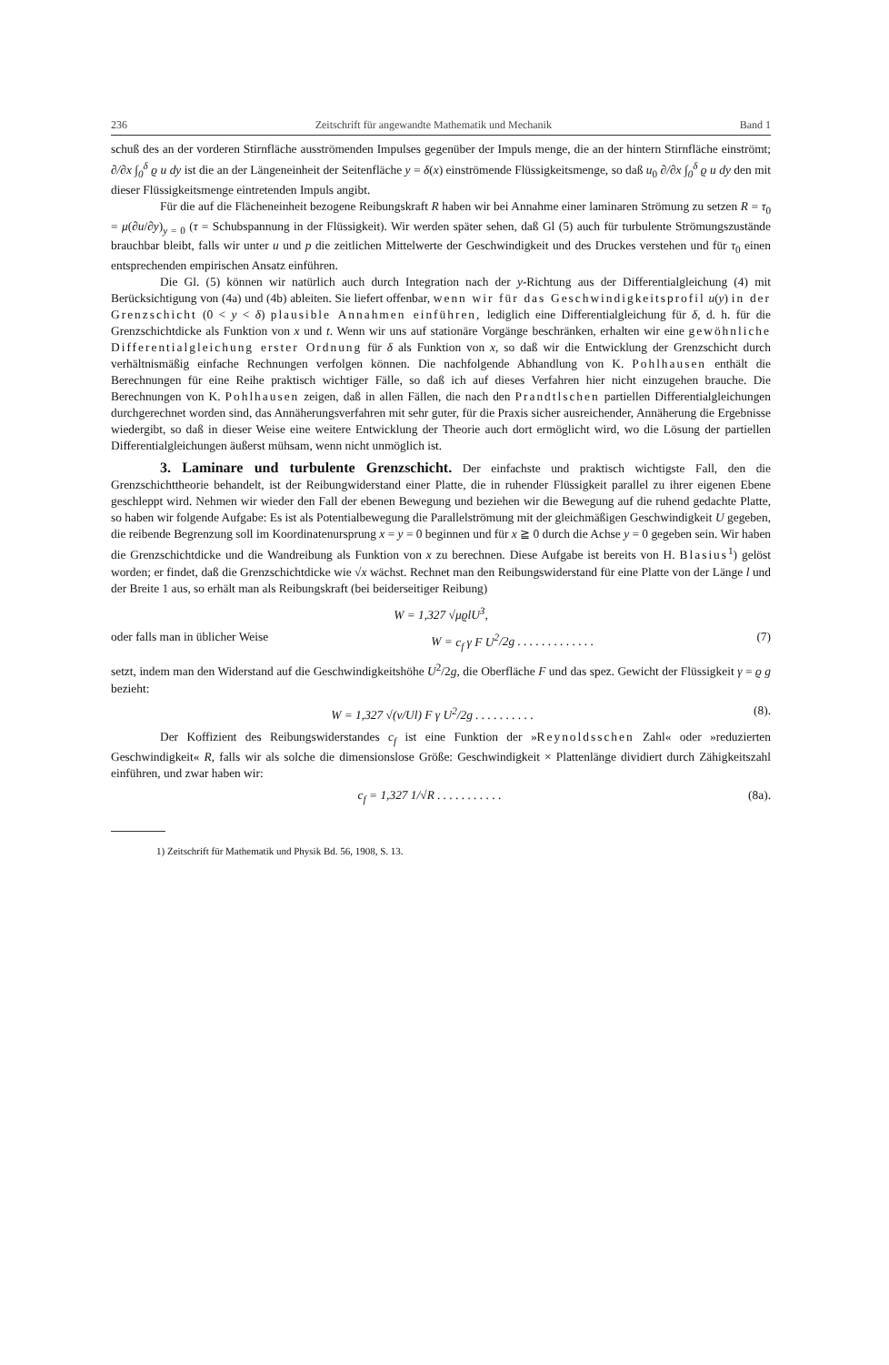236 Zeitschrift für angewandte Mathematik und Mechanik Band 1
schuß des an der vorderen Stirnfläche ausströmenden Impulses gegenüber der Impuls menge, die an der hintern Stirnfläche einströmt; ∂/∂x ∫<sub>0</sub><sup>δ</sup> ϱ u dy ist die an der Längeneinheit der Seitenfläche y = δ(x) einströmende Flüssigkeitsmenge, so daß u<sub>0</sub> ∂/∂x ∫<sub>0</sub><sup>δ</sup> ϱ u dy den mit dieser Flüssigkeitsmenge eintretenden Impuls angibt.
Für die auf die Flächeneinheit bezogene Reibungskraft R haben wir bei Annahme einer laminaren Strömung zu setzen R = τ<sub>0</sub> = μ(∂u/∂y)<sub>y = 0</sub> (τ = Schubspannung in der Flüssigkeit). Wir werden später sehen, daß Gl (5) auch für turbulente Strömungszustände brauchbar bleibt, falls wir unter u und p die zeitlichen Mittelwerte der Geschwindigkeit und des Druckes verstehen und für τ<sub>0</sub> einen entsprechenden empirischen Ansatz einführen.
Die Gl. (5) können wir natürlich auch durch Integration nach der y-Richtung aus der Differentialgleichung (4) mit Berücksichtigung von (4a) und (4b) ableiten. Sie liefert offenbar, wenn wir für das Geschwindigkeitsprofil u(y) in der Grenzschicht (0 < y < δ) plausible Annahmen einführen, lediglich eine Differentialgleichung für δ, d. h. für die Grenzschichtdicke als Funktion von x und t. Wenn wir uns auf stationäre Vorgänge beschränken, erhalten wir eine gewöhnliche Differentialgleichung erster Ordnung für δ als Funktion von x, so daß wir die Entwicklung der Grenzschicht durch verhältnismäßig einfache Rechnungen verfolgen können. Die nachfolgende Abhandlung von K. Pohlhausen enthält die Berechnungen für eine Reihe praktisch wichtiger Fälle, so daß ich auf dieses Verfahren hier nicht einzugehen brauche. Die Berechnungen von K. Pohlhausen zeigen, daß in allen Fällen, die nach den Prandtlschen partiellen Differentialgleichungen durchgerechnet worden sind, das Annäherungsverfahren mit sehr guter, für die Praxis sicher ausreichender, Annäherung die Ergebnisse wiedergibt, so daß in dieser Weise eine weitere Entwicklung der Theorie auch dort ermöglicht wird, wo die Lösung der partiellen Differentialgleichungen äußerst mühsam, wenn nicht unmöglich ist.
3. Laminare und turbulente Grenzschicht. Der einfachste und praktisch wichtigste Fall, den die Grenzschichttheorie behandelt, ist der Reibungwiderstand einer Platte, die in ruhender Flüssigkeit parallel zu ihrer eigenen Ebene geschleppt wird. Nehmen wir wieder den Fall der ebenen Bewegung und beziehen wir die Bewegung auf die ruhend gedachte Platte, so haben wir folgende Aufgabe: Es ist als Potentialbewegung die Parallelströmung mit der gleichmäßigen Geschwindigkeit U gegeben, die reibende Begrenzung soll im Koordinatenursprung x = y = 0 beginnen und für x ≧ 0 durch die Achse y = 0 gegeben sein. Wir haben die Grenzschichtdicke und die Wandreibung als Funktion von x zu berechnen. Diese Aufgabe ist bereits von H. Blasius<sup>1</sup>) gelöst worden; er findet, daß die Grenzschichtdicke wie √x wächst. Rechnet man den Reibungswiderstand für eine Platte von der Länge l und der Breite 1 aus, so erhält man als Reibungskraft (bei beiderseitiger Reibung)
W = 1,327 √μϱlU<sup>3</sup>,
oder falls man in üblicher Weise W = c<sub>f</sub> γ F U<sup>2</sup>/2g . . . . . . . . . . . . . (7)
setzt, indem man den Widerstand auf die Geschwindigkeitshöhe U<sup>2</sup>/2g, die Oberfläche F und das spez. Gewicht der Flüssigkeit γ = ϱ g bezieht:
W = 1,327 √(ν/Ul) F γ U<sup>2</sup>/2g . . . . . . . . . . (8).
Der Koffizient des Reibungswiderstandes c<sub>f</sub> ist eine Funktion der »Reynoldsschen Zahl« oder »reduzierten Geschwindigkeit« R, falls wir als solche die dimensionslose Größe: Geschwindigkeit × Plattenlänge dividiert durch Zähigkeitszahl einführen, und zwar haben wir:
c<sub>f</sub> = 1,327 1/√R . . . . . . . . . . . (8a).
1) Zeitschrift für Mathematik und Physik Bd. 56, 1908, S. 13.